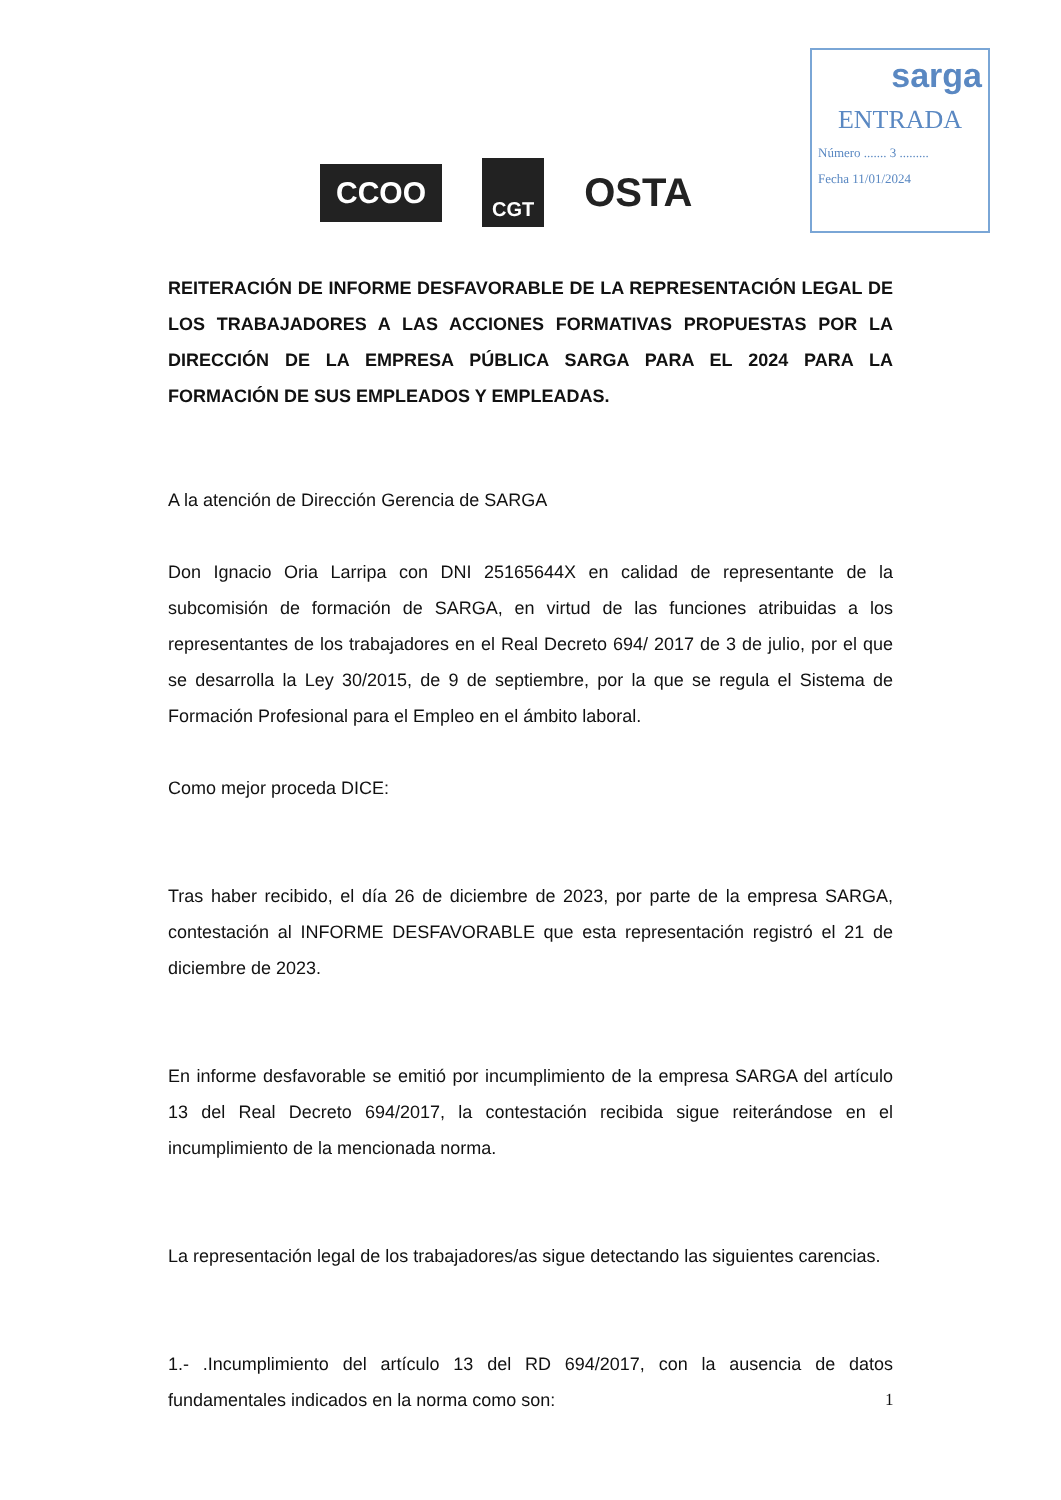sarga
ENTRADA
Número ....... 3 .........
Fecha 11/01/2024
CCOO
CGT
OSTA
REITERACIÓN DE INFORME DESFAVORABLE DE LA REPRESENTACIÓN LEGAL DE LOS TRABAJADORES A LAS ACCIONES FORMATIVAS PROPUESTAS POR LA DIRECCIÓN DE LA EMPRESA PÚBLICA SARGA PARA EL 2024 PARA LA FORMACIÓN DE SUS EMPLEADOS Y EMPLEADAS.
A la atención de Dirección Gerencia de SARGA
Don Ignacio Oria Larripa con DNI 25165644X en calidad de representante de la subcomisión de formación de SARGA, en virtud de las funciones atribuidas a los representantes de los trabajadores en el Real Decreto 694/ 2017 de 3 de julio, por el que se desarrolla la Ley 30/2015, de 9 de septiembre, por la que se regula el Sistema de Formación Profesional para el Empleo en el ámbito laboral.
Como mejor proceda DICE:
Tras haber recibido, el día 26 de diciembre de 2023, por parte de la empresa SARGA, contestación al INFORME DESFAVORABLE que esta representación registró el 21 de diciembre de 2023.
En informe desfavorable se emitió por incumplimiento de la empresa SARGA del artículo 13 del Real Decreto 694/2017, la contestación recibida sigue reiterándose en el incumplimiento de la mencionada norma.
La representación legal de los trabajadores/as sigue detectando las siguientes carencias.
1.- .Incumplimiento del artículo 13 del RD 694/2017, con la ausencia de datos fundamentales indicados en la norma como son:
1